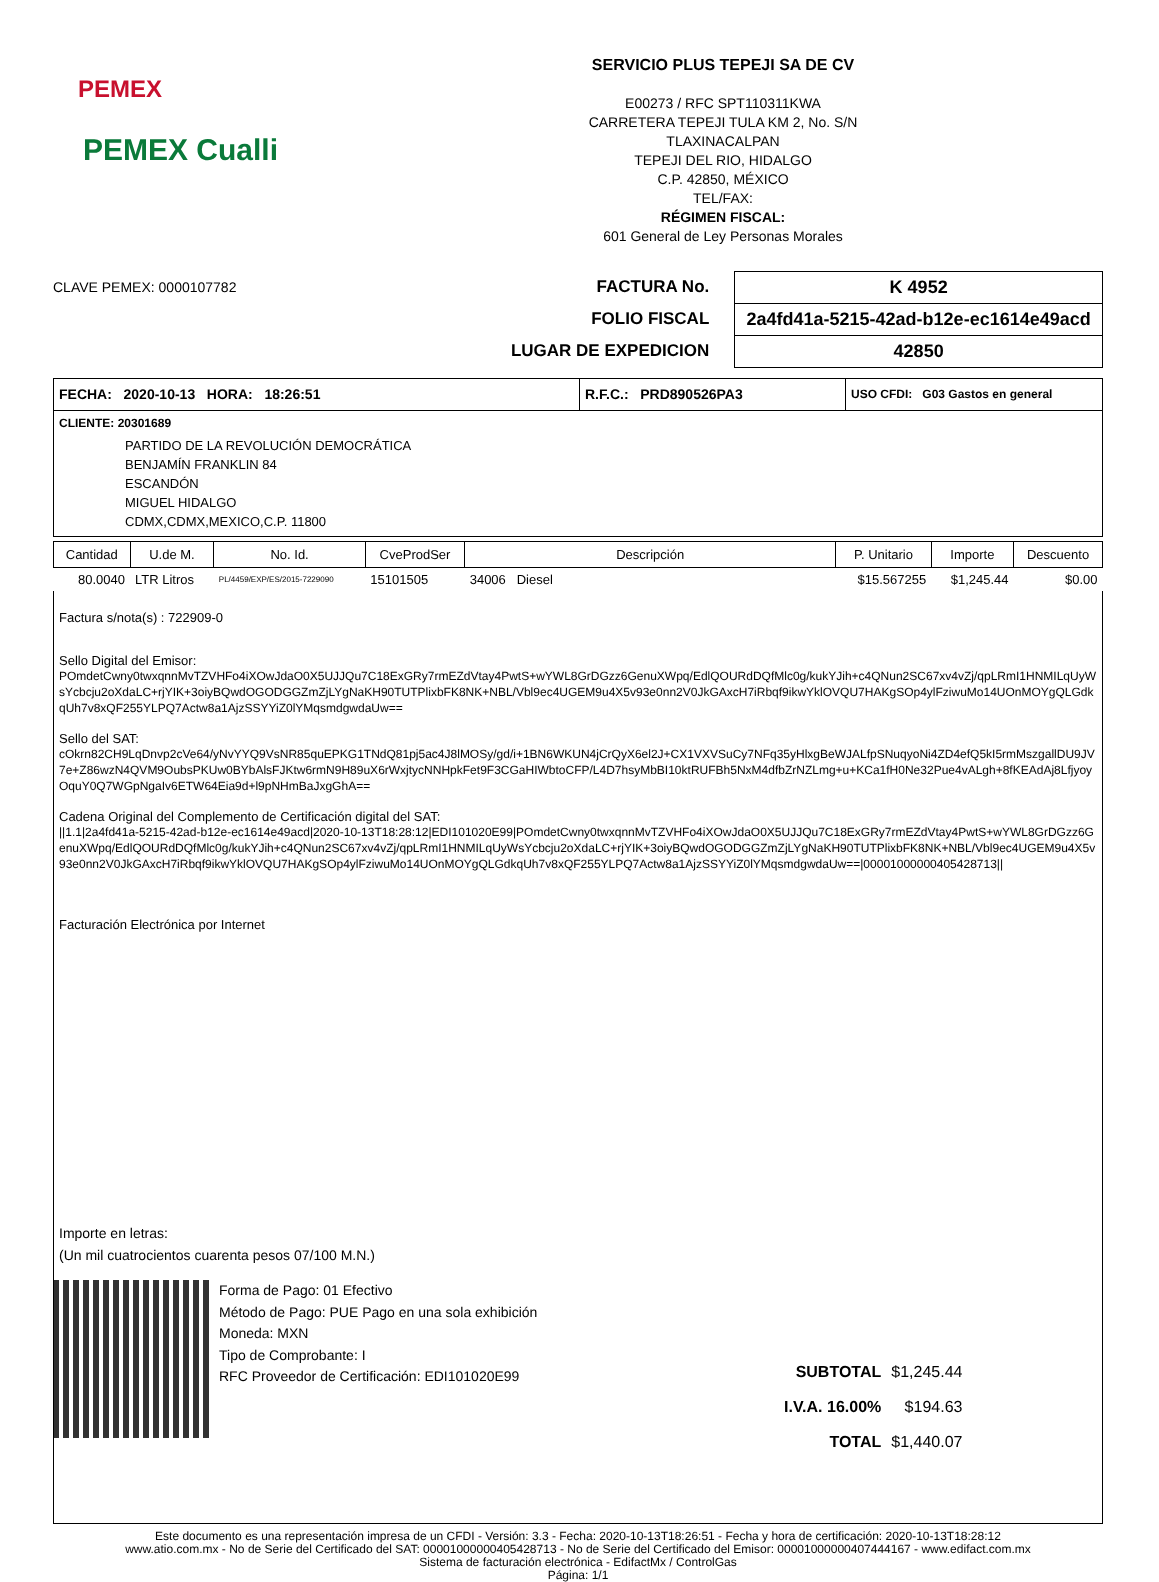PEMEX
PEMEX Cualli
SERVICIO PLUS TEPEJI SA DE CV
E00273 / RFC SPT110311KWA
CARRETERA TEPEJI TULA KM 2, No. S/N
TLAXINACALPAN
TEPEJI DEL RIO, HIDALGO
C.P. 42850, MÉXICO
TEL/FAX:
RÉGIMEN FISCAL:
601 General de Ley Personas Morales
CLAVE PEMEX: 0000107782
FACTURA No.
FOLIO FISCAL
LUGAR DE EXPEDICION
K 4952
2a4fd41a-5215-42ad-b12e-ec1614e49acd
42850
FECHA: 2020-10-13 HORA: 18:26:51 R.F.C.: PRD890526PA3
USO CFDI: G03 Gastos en general
CLIENTE: 20301689
PARTIDO DE LA REVOLUCIÓN DEMOCRÁTICA
BENJAMÍN FRANKLIN 84
ESCANDÓN
MIGUEL HIDALGO
CDMX,CDMX,MEXICO,C.P. 11800
| Cantidad | U.de M. | No. Id. | CveProdSer | Descripción | P. Unitario | Importe | Descuento |
| --- | --- | --- | --- | --- | --- | --- | --- |
| 80.0040 | LTR Litros | PL/4459/EXP/ES/2015-7229090 | 15101505 | 34006 Diesel | $15.567255 | $1,245.44 | $0.00 |
Factura s/nota(s) : 722909-0
Sello Digital del Emisor:
POmdetCwny0twxqnnMvTZVHFo4iXOwJdaO0X5UJJQu7C18ExGRy7rmEZdVtay4PwtS+wYWL8GrDGzz6GenuXWpq/EdlQOURdDQfMlc0g/kukYJih+c4QNun2SC67xv4vZj/qpLRmI1HNMILqUyWsYcbcju2oXdaLC+rjYIK+3oiyBQwdOGODGGZmZjLYgNaKH90TUTPlixbFK8NK+NBL/Vbl9ec4UGEM9u4X5v93e0nn2V0JkGAxcH7iRbqf9ikwYklOVQU7HAKgSOp4ylFziwuMo14UOnMOYgQLGdkqUh7v8xQF255YLPQ7Actw8a1AjzSSYYiZ0lYMqsmdgwdaUw==
Sello del SAT:
cOkrn82CH9LqDnvp2cVe64/yNvYYQ9VsNR85quEPKG1TNdQ81pj5ac4J8lMOSy/gd/i+1BN6WKUN4jCrQyX6el2J+CX1VXVSuCy7NFq35yHlxgBeWJALfpSNuqyoNi4ZD4efQ5kI5rmMszgallDU9JV7e+Z86wzN4QVM9OubsPKUw0BYbAlsFJKtw6rmN9H89uX6rWxjtycNNHpkFet9F3CGaHIWbtoCFP/L4D7hsyMbBI10ktRUFBh5NxM4dfbZrNZLmg+u+KCa1fH0Ne32Pue4vALgh+8fKEAdAj8LfjyoyOquY0Q7WGpNgaIv6ETW64Eia9d+l9pNHmBaJxgGhA==
Cadena Original del Complemento de Certificación digital del SAT:
||1.1|2a4fd41a-5215-42ad-b12e-ec1614e49acd|2020-10-13T18:28:12|EDI101020E99|POmdetCwny0twxqnnMvTZVHFo4iXOwJdaO0X5UJJQu7C18ExGRy7rmEZdVtay4PwtS+wYWL8GrDGzz6GenuXWpq/EdlQOURdDQfMlc0g/kukYJih+c4QNun2SC67xv4vZj/qpLRmI1HNMILqUyWsYcbcju2oXdaLC+rjYIK+3oiyBQwdOGODGGZmZjLYgNaKH90TUTPlixbFK8NK+NBL/Vbl9ec4UGEM9u4X5v93e0nn2V0JkGAxcH7iRbqf9ikwYklOVQU7HAKgSOp4ylFziwuMo14UOnMOYgQLGdkqUh7v8xQF255YLPQ7Actw8a1AjzSSYYiZ0lYMqsmdgwdaUw==|00001000000405428713||
Facturación Electrónica por Internet
Importe en letras:
(Un mil cuatrocientos cuarenta pesos 07/100 M.N.)
Forma de Pago: 01 Efectivo
Método de Pago: PUE Pago en una sola exhibición
Moneda: MXN
Tipo de Comprobante: I
RFC Proveedor de Certificación: EDI101020E99
| SUBTOTAL | $1,245.44 |
| I.V.A. 16.00% | $194.63 |
| TOTAL | $1,440.07 |
Este documento es una representación impresa de un CFDI - Versión: 3.3 - Fecha: 2020-10-13T18:26:51 - Fecha y hora de certificación: 2020-10-13T18:28:12
www.atio.com.mx - No de Serie del Certificado del SAT: 00001000000405428713 - No de Serie del Certificado del Emisor: 00001000000407444167 - www.edifact.com.mx
Sistema de facturación electrónica - EdifactMx / ControlGas
Página: 1/1